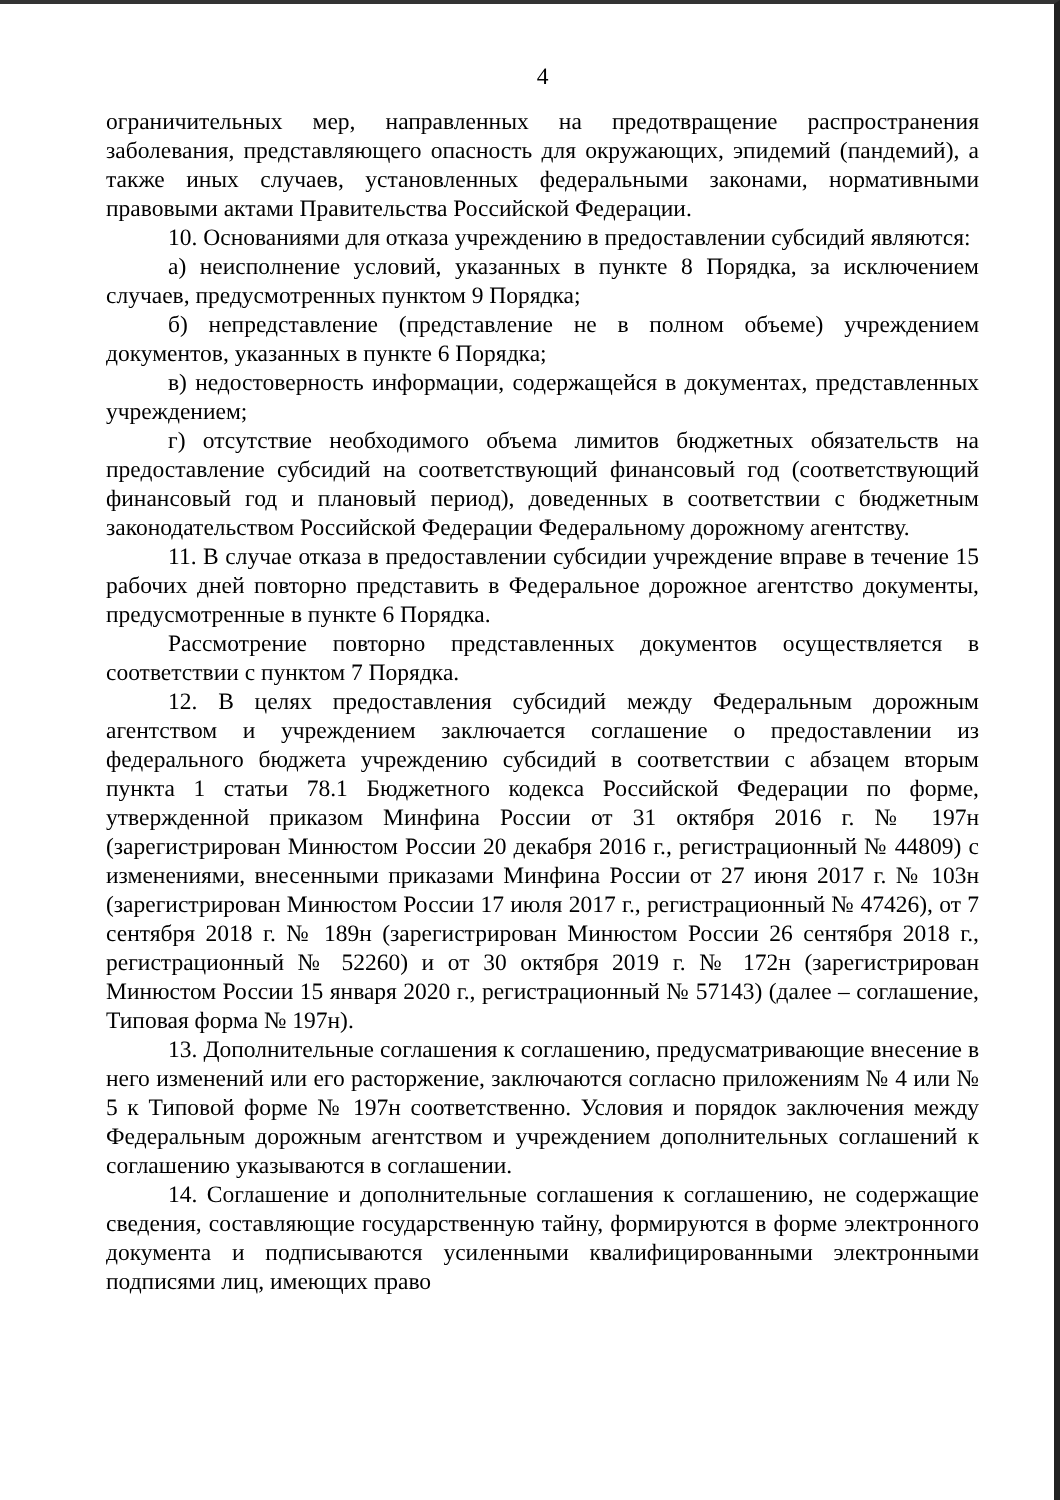4
ограничительных мер, направленных на предотвращение распространения заболевания, представляющего опасность для окружающих, эпидемий (пандемий), а также иных случаев, установленных федеральными законами, нормативными правовыми актами Правительства Российской Федерации.
10. Основаниями для отказа учреждению в предоставлении субсидий являются:
а) неисполнение условий, указанных в пункте 8 Порядка, за исключением случаев, предусмотренных пунктом 9 Порядка;
б) непредставление (представление не в полном объеме) учреждением документов, указанных в пункте 6 Порядка;
в) недостоверность информации, содержащейся в документах, представленных учреждением;
г) отсутствие необходимого объема лимитов бюджетных обязательств на предоставление субсидий на соответствующий финансовый год (соответствующий финансовый год и плановый период), доведенных в соответствии с бюджетным законодательством Российской Федерации Федеральному дорожному агентству.
11. В случае отказа в предоставлении субсидии учреждение вправе в течение 15 рабочих дней повторно представить в Федеральное дорожное агентство документы, предусмотренные в пункте 6 Порядка.
Рассмотрение повторно представленных документов осуществляется в соответствии с пунктом 7 Порядка.
12. В целях предоставления субсидий между Федеральным дорожным агентством и учреждением заключается соглашение о предоставлении из федерального бюджета учреждению субсидий в соответствии с абзацем вторым пункта 1 статьи 78.1 Бюджетного кодекса Российской Федерации по форме, утвержденной приказом Минфина России от 31 октября 2016 г. № 197н (зарегистрирован Минюстом России 20 декабря 2016 г., регистрационный № 44809) с изменениями, внесенными приказами Минфина России от 27 июня 2017 г. № 103н (зарегистрирован Минюстом России 17 июля 2017 г., регистрационный № 47426), от 7 сентября 2018 г. № 189н (зарегистрирован Минюстом России 26 сентября 2018 г., регистрационный № 52260) и от 30 октября 2019 г. № 172н (зарегистрирован Минюстом России 15 января 2020 г., регистрационный № 57143) (далее – соглашение, Типовая форма № 197н).
13. Дополнительные соглашения к соглашению, предусматривающие внесение в него изменений или его расторжение, заключаются согласно приложениям № 4 или № 5 к Типовой форме № 197н соответственно. Условия и порядок заключения между Федеральным дорожным агентством и учреждением дополнительных соглашений к соглашению указываются в соглашении.
14. Соглашение и дополнительные соглашения к соглашению, не содержащие сведения, составляющие государственную тайну, формируются в форме электронного документа и подписываются усиленными квалифицированными электронными подписями лиц, имеющих право